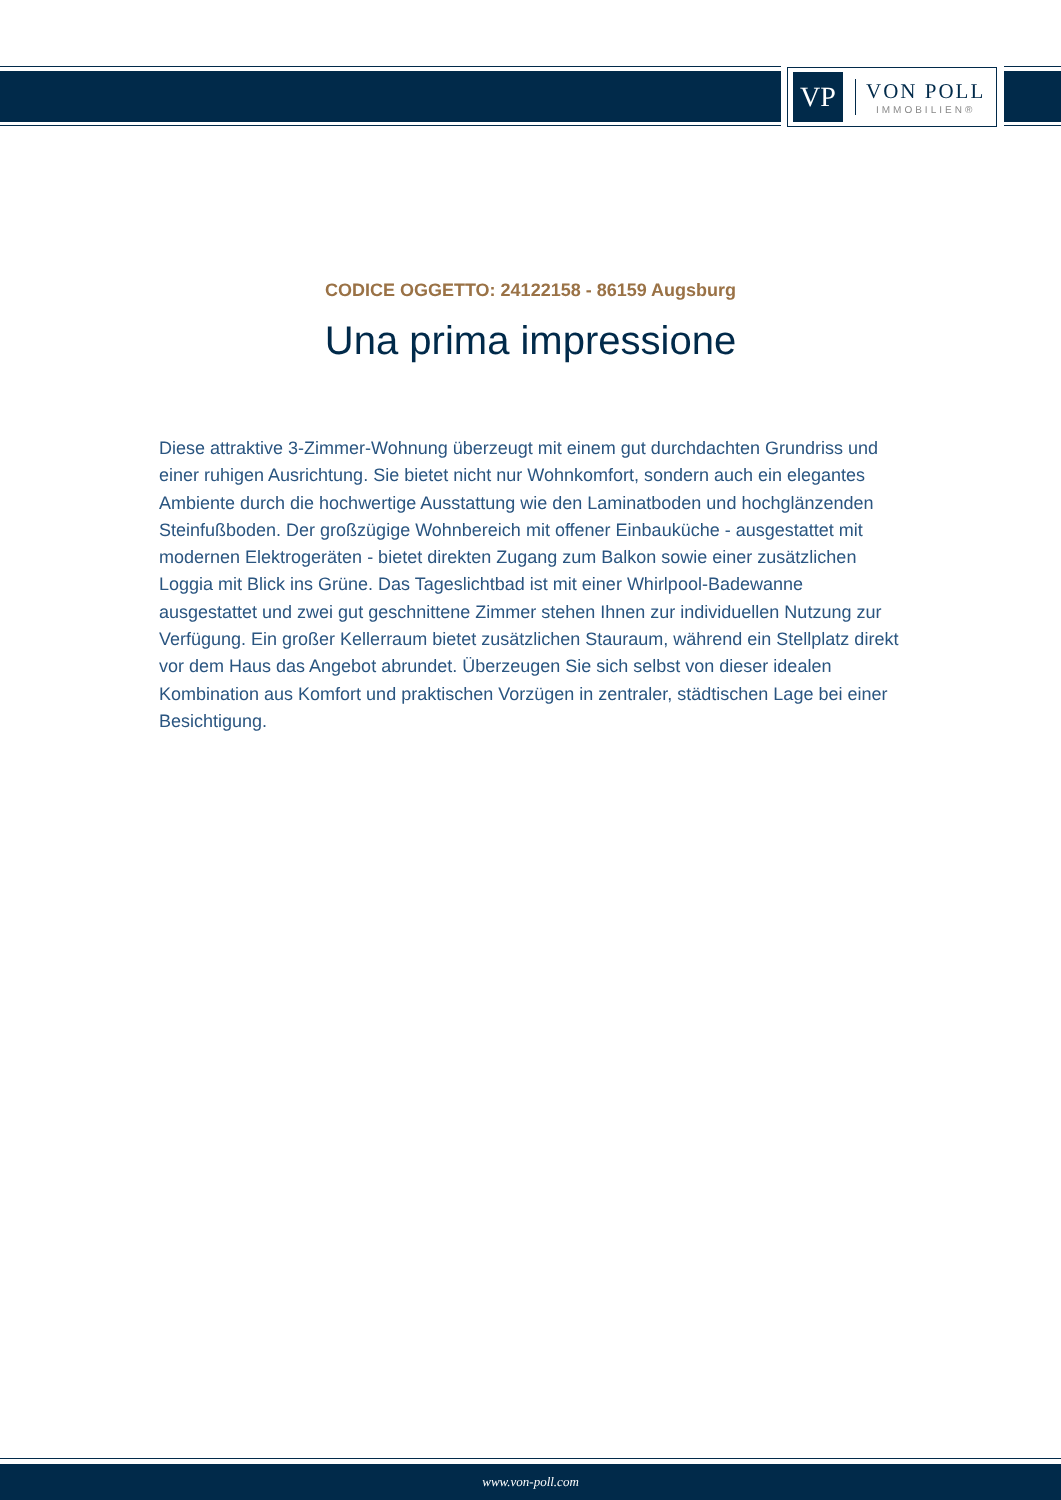VP
VON POLL
IMMOBILIEN®
CODICE OGGETTO: 24122158 - 86159 Augsburg
Una prima impressione
Diese attraktive 3-Zimmer-Wohnung überzeugt mit einem gut durchdachten Grundriss und einer ruhigen Ausrichtung. Sie bietet nicht nur Wohnkomfort, sondern auch ein elegantes Ambiente durch die hochwertige Ausstattung wie den Laminatboden und hochglänzenden Steinfußboden. Der großzügige Wohnbereich mit offener Einbauküche - ausgestattet mit modernen Elektrogeräten - bietet direkten Zugang zum Balkon sowie einer zusätzlichen Loggia mit Blick ins Grüne. Das Tageslichtbad ist mit einer Whirlpool-Badewanne ausgestattet und zwei gut geschnittene Zimmer stehen Ihnen zur individuellen Nutzung zur Verfügung. Ein großer Kellerraum bietet zusätzlichen Stauraum, während ein Stellplatz direkt vor dem Haus das Angebot abrundet. Überzeugen Sie sich selbst von dieser idealen Kombination aus Komfort und praktischen Vorzügen in zentraler, städtischen Lage bei einer Besichtigung.
www.von-poll.com